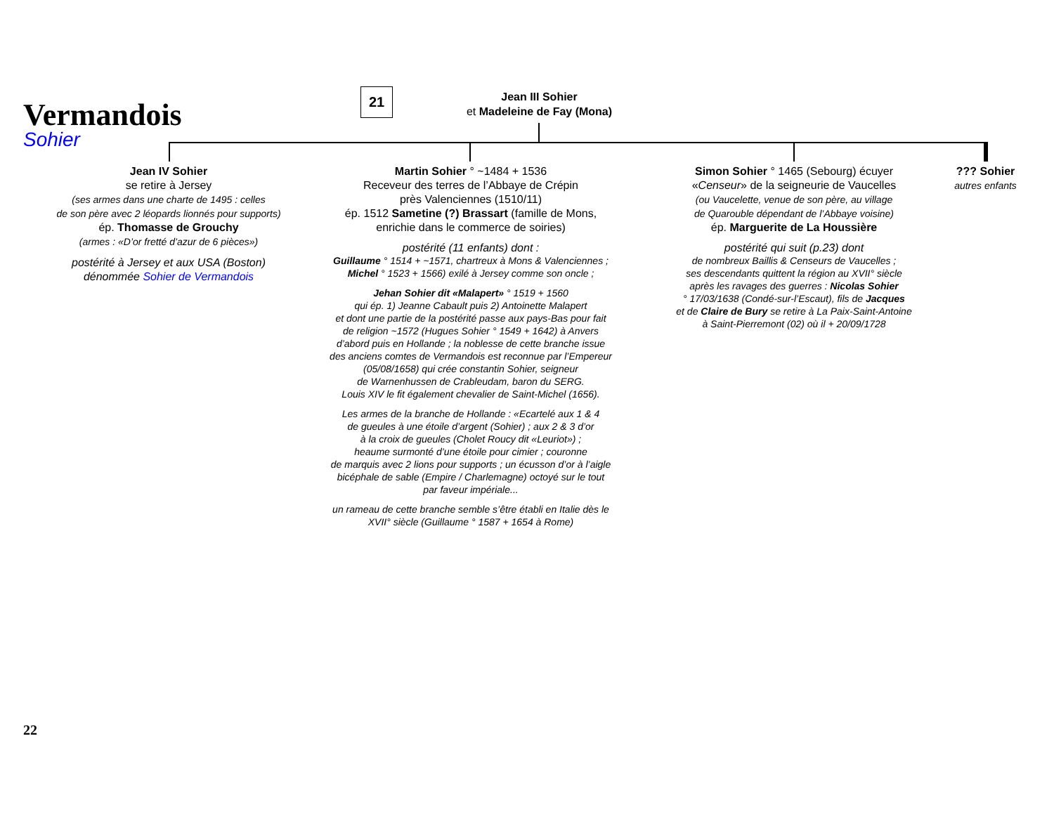Vermandois
Sohier
21
Jean III Sohier
et Madeleine de Fay (Mona)
Jean IV Sohier
se retire à Jersey
(ses armes dans une charte de 1495 : celles
de son père avec 2 léopards lionnés pour supports)
ép. Thomasse de Grouchy
(armes : «D’or fretté d’azur de 6 pièces»)
postérité à Jersey et aux USA (Boston)
dénommée Sohier de Vermandois
Martin Sohier ° ~1484 + 1536
Receveur des terres de l’Abbaye de Crépin
près Valenciennes (1510/11)
ép. 1512 Sametine (?) Brassart (famille de Mons,
enrichie dans le commerce de soiries)
postérité (11 enfants) dont :
Guillaume ° 1514 + ~1571, chartreux à Mons & Valenciennes ;
Michel ° 1523 + 1566) exilé à Jersey comme son oncle ;
Jehan Sohier dit «Malapert» ° 1519 + 1560
qui ép. 1) Jeanne Cabault puis 2) Antoinette Malapert
et dont une partie de la postérité passe aux pays-Bas pour fait
de religion ~1572 (Hugues Sohier ° 1549 + 1642) à Anvers
d’abord puis en Hollande ; la noblesse de cette branche issue
des anciens comtes de Vermandois est reconnue par l’Empereur
(05/08/1658) qui crée constantin Sohier, seigneur
de Warnenhussen de Crableudam, baron du SERG.
Louis XIV le fit également chevalier de Saint-Michel (1656).
Les armes de la branche de Hollande : «Ecartelé aux 1 & 4
de gueules à une étoile d’argent (Sohier) ; aux 2 & 3 d’or
à la croix de gueules (Cholet Roucy dit «Leuriot») ;
heaume surmonté d’une étoile pour cimier ; couronne
de marquis avec 2 lions pour supports ; un écusson d’or à l’aigle
bicéphale de sable (Empire / Charlemagne) octoyé sur le tout
par faveur impériale...
un rameau de cette branche semble s’être établi en Italie dès le
XVII° siècle (Guillaume ° 1587 + 1654 à Rome)
Simon Sohier ° 1465 (Sebourg) écuyer
«Censeur» de la seigneurie de Vaucelles
(ou Vaucelette, venue de son père, au village
de Quarouble dépendant de l’Abbaye voisine)
ép. Marguerite de La Houssière
postérité qui suit (p.23) dont
de nombreux Baillis & Censeurs de Vaucelles ;
ses descendants quittent la région au XVII° siècle
après les ravages des guerres : Nicolas Sohier
° 17/03/1638 (Condé-sur-l’Escaut), fils de Jacques
et de Claire de Bury se retire à La Paix-Saint-Antoine
à Saint-Pierremont (02) où il + 20/09/1728
??? Sohier
autres enfants
22